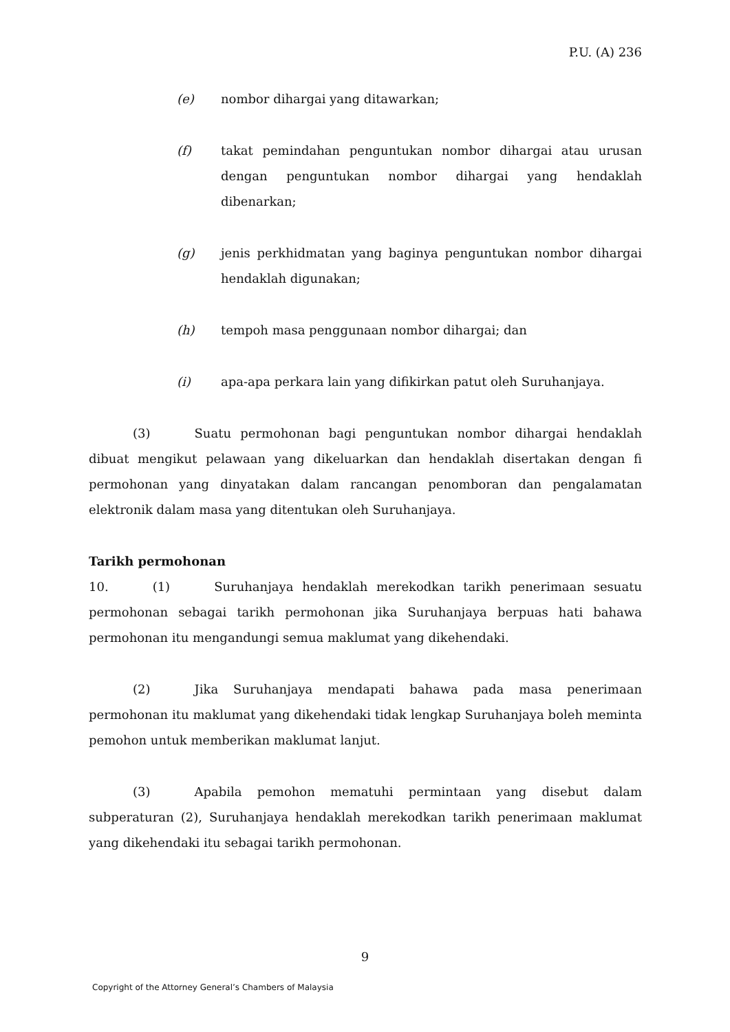P.U. (A) 236
(e) nombor dihargai yang ditawarkan;
(f) takat pemindahan penguntukan nombor dihargai atau urusan dengan penguntukan nombor dihargai yang hendaklah dibenarkan;
(g) jenis perkhidmatan yang baginya penguntukan nombor dihargai hendaklah digunakan;
(h) tempoh masa penggunaan nombor dihargai; dan
(i) apa-apa perkara lain yang difikirkan patut oleh Suruhanjaya.
(3) Suatu permohonan bagi penguntukan nombor dihargai hendaklah dibuat mengikut pelawaan yang dikeluarkan dan hendaklah disertakan dengan fi permohonan yang dinyatakan dalam rancangan penomboran dan pengalamatan elektronik dalam masa yang ditentukan oleh Suruhanjaya.
Tarikh permohonan
10. (1) Suruhanjaya hendaklah merekodkan tarikh penerimaan sesuatu permohonan sebagai tarikh permohonan jika Suruhanjaya berpuas hati bahawa permohonan itu mengandungi semua maklumat yang dikehendaki.
(2) Jika Suruhanjaya mendapati bahawa pada masa penerimaan permohonan itu maklumat yang dikehendaki tidak lengkap Suruhanjaya boleh meminta pemohon untuk memberikan maklumat lanjut.
(3) Apabila pemohon mematuhi permintaan yang disebut dalam subperaturan (2), Suruhanjaya hendaklah merekodkan tarikh penerimaan maklumat yang dikehendaki itu sebagai tarikh permohonan.
9
Copyright of the Attorney General’s Chambers of Malaysia